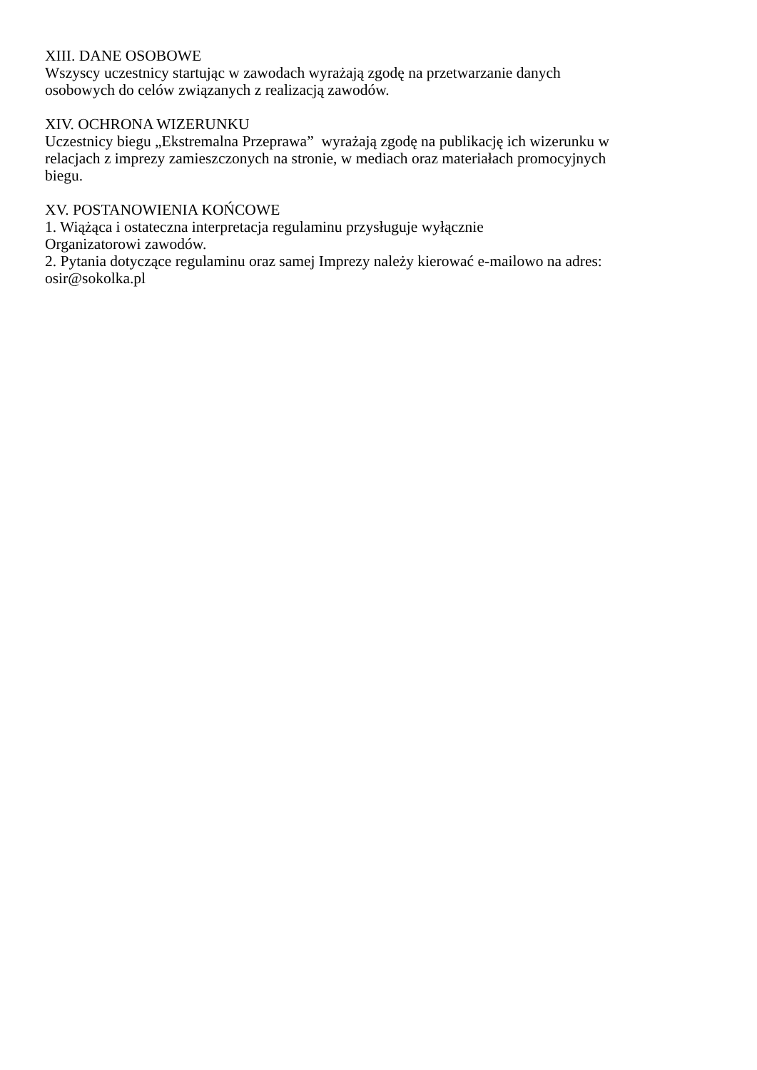XIII. DANE OSOBOWE
Wszyscy uczestnicy startując w zawodach wyrażają zgodę na przetwarzanie danych
osobowych do celów związanych z realizacją zawodów.
XIV. OCHRONA WIZERUNKU
Uczestnicy biegu „Ekstremalna Przeprawa” wyrażają zgodę na publikację ich wizerunku w
relacjach z imprezy zamieszczonych na stronie, w mediach oraz materiałach promocyjnych
biegu.
XV. POSTANOWIENIA KOŃCOWE
1. Wiążąca i ostateczna interpretacja regulaminu przysługuje wyłącznie
Organizatorowi zawodów.
2. Pytania dotyczące regulaminu oraz samej Imprezy należy kierować e-mailowo na adres:
osir@sokolka.pl